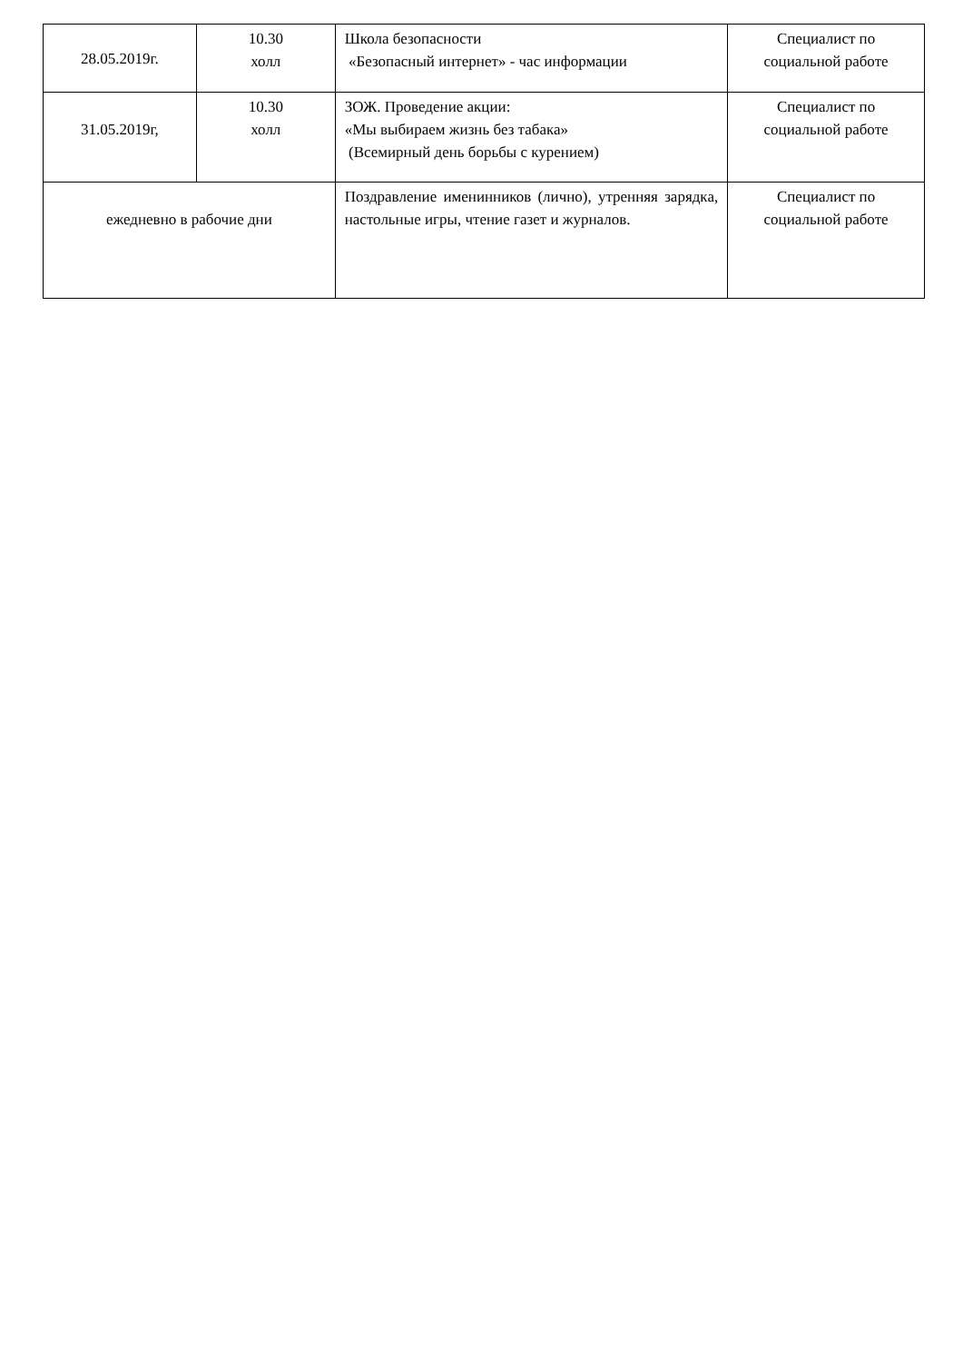| 28.05.2019г. | 10.30 холл | Школа безопасности «Безопасный интернет» - час информации | Специалист по социальной работе |
| 31.05.2019г, | 10.30 холл | ЗОЖ. Проведение акции: «Мы выбираем жизнь без табака» (Всемирный день борьбы с курением) | Специалист по социальной работе |
| ежедневно в рабочие дни | | Поздравление именинников (лично), утренняя зарядка, настольные игры, чтение газет и журналов. | Специалист по социальной работе |